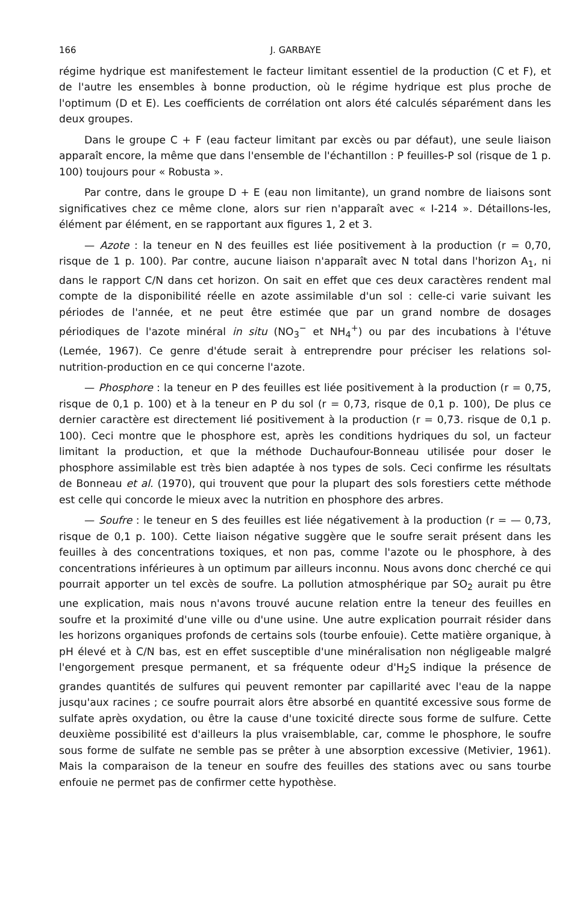166 J. GARBAYE
régime hydrique est manifestement le facteur limitant essentiel de la production (C et F), et de l'autre les ensembles à bonne production, où le régime hydrique est plus proche de l'optimum (D et E). Les coefficients de corrélation ont alors été calculés séparément dans les deux groupes.
Dans le groupe C + F (eau facteur limitant par excès ou par défaut), une seule liaison apparaît encore, la même que dans l'ensemble de l'échantillon : P feuilles-P sol (risque de 1 p. 100) toujours pour « Robusta ».
Par contre, dans le groupe D + E (eau non limitante), un grand nombre de liaisons sont significatives chez ce même clone, alors sur rien n'apparaît avec « I-214 ». Détaillons-les, élément par élément, en se rapportant aux figures 1, 2 et 3.
— Azote : la teneur en N des feuilles est liée positivement à la production (r = 0,70, risque de 1 p. 100). Par contre, aucune liaison n'apparaît avec N total dans l'horizon A<sub>1</sub>, ni dans le rapport C/N dans cet horizon. On sait en effet que ces deux caractères rendent mal compte de la disponibilité réelle en azote assimilable d'un sol : celle-ci varie suivant les périodes de l'année, et ne peut être estimée que par un grand nombre de dosages périodiques de l'azote minéral in situ (NO<sub>3</sub><sup>−</sup> et NH<sub>4</sub><sup>+</sup>) ou par des incubations à l'étuve (Lemée, 1967). Ce genre d'étude serait à entreprendre pour préciser les relations sol-nutrition-production en ce qui concerne l'azote.
— Phosphore : la teneur en P des feuilles est liée positivement à la production (r = 0,75, risque de 0,1 p. 100) et à la teneur en P du sol (r = 0,73, risque de 0,1 p. 100), De plus ce dernier caractère est directement lié positivement à la production (r = 0,73. risque de 0,1 p. 100). Ceci montre que le phosphore est, après les conditions hydriques du sol, un facteur limitant la production, et que la méthode Duchaufour-Bonneau utilisée pour doser le phosphore assimilable est très bien adaptée à nos types de sols. Ceci confirme les résultats de Bonneau et al. (1970), qui trouvent que pour la plupart des sols forestiers cette méthode est celle qui concorde le mieux avec la nutrition en phosphore des arbres.
— Soufre : le teneur en S des feuilles est liée négativement à la production (r = — 0,73, risque de 0,1 p. 100). Cette liaison négative suggère que le soufre serait présent dans les feuilles à des concentrations toxiques, et non pas, comme l'azote ou le phosphore, à des concentrations inférieures à un optimum par ailleurs inconnu. Nous avons donc cherché ce qui pourrait apporter un tel excès de soufre. La pollution atmosphérique par SO<sub>2</sub> aurait pu être une explication, mais nous n'avons trouvé aucune relation entre la teneur des feuilles en soufre et la proximité d'une ville ou d'une usine. Une autre explication pourrait résider dans les horizons organiques profonds de certains sols (tourbe enfouie). Cette matière organique, à pH élevé et à C/N bas, est en effet susceptible d'une minéralisation non négligeable malgré l'engorgement presque permanent, et sa fréquente odeur d'H<sub>2</sub>S indique la présence de grandes quantités de sulfures qui peuvent remonter par capillarité avec l'eau de la nappe jusqu'aux racines ; ce soufre pourrait alors être absorbé en quantité excessive sous forme de sulfate après oxydation, ou être la cause d'une toxicité directe sous forme de sulfure. Cette deuxième possibilité est d'ailleurs la plus vraisemblable, car, comme le phosphore, le soufre sous forme de sulfate ne semble pas se prêter à une absorption excessive (Metivier, 1961). Mais la comparaison de la teneur en soufre des feuilles des stations avec ou sans tourbe enfouie ne permet pas de confirmer cette hypothèse.